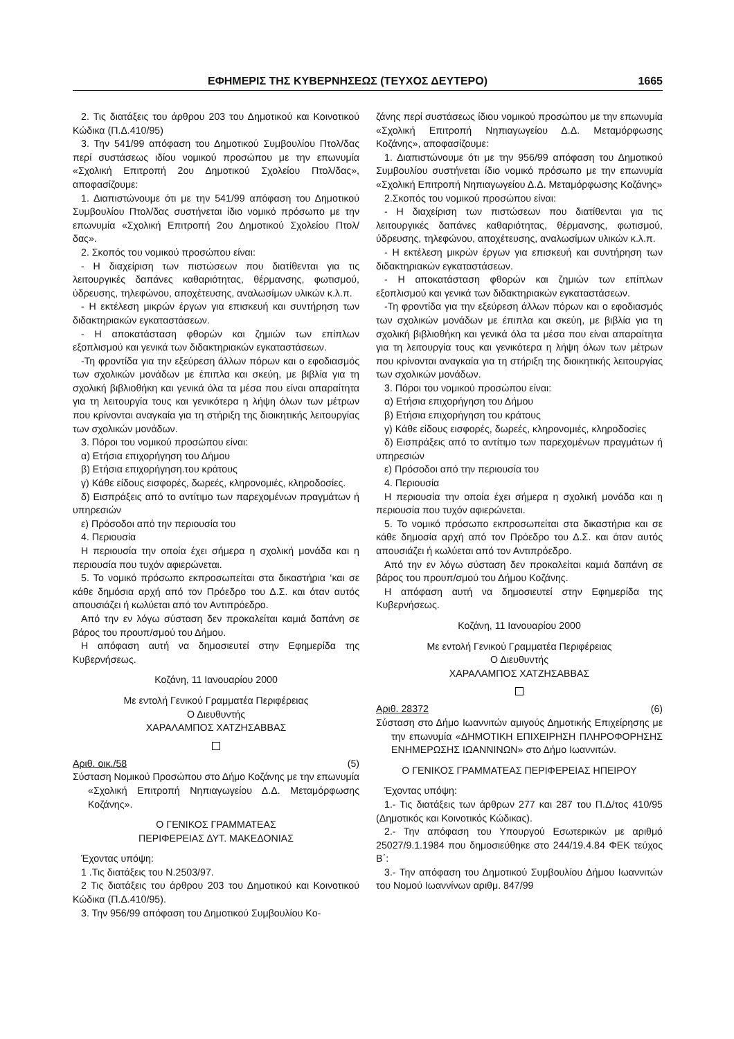ΕΦΗΜΕΡΙΣ ΤΗΣ ΚΥΒΕΡΝΗΣΕΩΣ (ΤΕΥΧΟΣ ΔΕΥΤΕΡΟ) 1665
2. Τις διατάξεις του άρθρου 203 του Δημοτικού και Κοινοτικού Κώδικα (Π.Δ.410/95)
3. Την 541/99 απόφαση του Δημοτικού Συμβουλίου Πτολ/δας περί συστάσεως ιδίου νομικού προσώπου με την επωνυμία «Σχολική Επιτροπή 2ου Δημοτικού Σχολείου Πτολ/δας», αποφασίζουμε:
1. Διαπιστώνουμε ότι με την 541/99 απόφαση του Δημοτικού Συμβουλίου Πτολ/δας συστήνεται ίδιο νομικό πρόσωπο με την επωνυμία «Σχολική Επιτροπή 2ου Δημοτικού Σχολείου Πτολ/δας».
2. Σκοπός του νομικού προσώπου είναι:
- Η διαχείριση των πιστώσεων που διατίθενται για τις λειτουργικές δαπάνες καθαριότητας, θέρμανσης, φωτισμού, ύδρευσης, τηλεφώνου, αποχέτευσης, αναλωσίμων υλικών κ.λ.π.
- Η εκτέλεση μικρών έργων για επισκευή και συντήρηση των διδακτηριακών εγκαταστάσεων.
- Η αποκατάσταση φθορών και ζημιών των επίπλων εξοπλισμού και γενικά των διδακτηριακών εγκαταστάσεων.
-Τη φροντίδα για την εξεύρεση άλλων πόρων και ο εφοδιασμός των σχολικών μονάδων με έπιπλα και σκεύη, με βιβλία για τη σχολική βιβλιοθήκη και γενικά όλα τα μέσα που είναι απαραίτητα για τη λειτουργία τους και γενικότερα η λήψη όλων των μέτρων που κρίνονται αναγκαία για τη στήριξη της διοικητικής λειτουργίας των σχολικών μονάδων.
3. Πόροι του νομικού προσώπου είναι:
α) Ετήσια επιχορήγηση του Δήμου
β) Ετήσια επιχορήγηση.του κράτους
γ) Κάθε είδους εισφορές, δωρεές, κληρονομιές, κληροδοσίες.
δ) Εισπράξεις από το αντίτιμο των παρεχομένων πραγμάτων ή υπηρεσιών
ε) Πρόσοδοι από την περιουσία του
4. Περιουσία
Η περιουσία την οποία έχει σήμερα η σχολική μονάδα και η περιουσία που τυχόν αφιερώνεται.
5. Το νομικό πρόσωπο εκπροσωπείται στα δικαστήρια ‘και σε κάθε δημόσια αρχή από τον Πρόεδρο του Δ.Σ. και όταν αυτός απουσιάζει ή κωλύεται από τον Αντιπρόεδρο.
Από την εν λόγω σύσταση δεν προκαλείται καμιά δαπάνη σε βάρος του προυπ/σμού του Δήμου.
Η απόφαση αυτή να δημοσιευτεί στην Εφημερίδα της Κυβερνήσεως.
Κοζάνη, 11 Ιανουαρίου 2000
Με εντολή Γενικού Γραμματέα Περιφέρειας
Ο Διευθυντής
ΧΑΡΑΛΑΜΠΟΣ ΧΑΤΖΗΣΑΒΒΑΣ
Αριθ. οικ./58 (5)
Σύσταση Νομικού Προσώπου στο Δήμο Κοζάνης με την επωνυμία «Σχολική Επιτροπή Νηπιαγωγείου Δ.Δ. Μεταμόρφωσης Κοζάνης».
Ο ΓΕΝΙΚΟΣ ΓΡΑΜΜΑΤΕΑΣ
ΠΕΡΙΦΕΡΕΙΑΣ ΔΥΤ. ΜΑΚΕΔΟΝΙΑΣ
Έχοντας υπόψη:
1 .Τις διατάξεις του Ν.2503/97.
2 Τις διατάξεις του άρθρου 203 του Δημοτικού και Κοινοτικού Κώδικα (Π.Δ.410/95).
3. Την 956/99 απόφαση του Δημοτικού Συμβουλίου Κο-
ζάνης περί συστάσεως ίδιου νομικού προσώπου με την επωνυμία «Σχολική Επιτροπή Νηπιαγωγείου Δ.Δ. Μεταμόρφωσης Κοζάνης», αποφασίζουμε:
1. Διαπιστώνουμε ότι με την 956/99 απόφαση του Δημοτικού Συμβουλίου συστήνεται ίδιο νομικό πρόσωπο με την επωνυμία «Σχολική Επιτροπή Νηπιαγωγείου Δ.Δ. Μεταμόρφωσης Κοζάνης»
2.Σκοπός του νομικού προσώπου είναι:
- Η διαχείριση των πιστώσεων που διατίθενται για τις λειτουργικές δαπάνες καθαριότητας, θέρμανσης, φωτισμού, ύδρευσης, τηλεφώνου, αποχέτευσης, αναλωσίμων υλικών κ.λ.π.
- Η εκτέλεση μικρών έργων για επισκευή και συντήρηση των διδακτηριακών εγκαταστάσεων.
- Η αποκατάσταση φθορών και ζημιών των επίπλων εξοπλισμού και γενικά των διδακτηριακών εγκαταστάσεων.
-Τη φροντίδα για την εξεύρεση άλλων πόρων και ο εφοδιασμός των σχολικών μονάδων με έπιπλα και σκεύη, με βιβλία για τη σχολική βιβλιοθήκη και γενικά όλα τα μέσα που είναι απαραίτητα για τη λειτουργία τους και γενικότερα η λήψη όλων των μέτρων που κρίνονται αναγκαία για τη στήριξη της διοικητικής λειτουργίας των σχολικών μονάδων.
3. Πόροι του νομικού προσώπου είναι:
α) Ετήσια επιχορήγηση του Δήμου
β) Ετήσια επιχορήγηση του κράτους
γ) Κάθε είδους εισφορές, δωρεές, κληρονομιές, κληροδοσίες
δ) Εισπράξεις από το αντίτιμο των παρεχομένων πραγμάτων ή υπηρεσιών
ε) Πρόσοδοι από την περιουσία του
4. Περιουσία
Η περιουσία την οποία έχει σήμερα η σχολική μονάδα και η περιουσία που τυχόν αφιερώνεται.
5. Το νομικό πρόσωπο εκπροσωπείται στα δικαστήρια και σε κάθε δημοσία αρχή από τον Πρόεδρο του Δ.Σ. και όταν αυτός απουσιάζει ή κωλύεται από τον Αντιπρόεδρο.
Από την εν λόγω σύσταση δεν προκαλείται καμιά δαπάνη σε βάρος του προυπ/σμού του Δήμου Κοζάνης.
Η απόφαση αυτή να δημοσιευτεί στην Εφημερίδα της Κυβερνήσεως.
Κοζάνη, 11 Ιανουαρίου 2000
Με εντολή Γενικού Γραμματέα Περιφέρειας
Ο Διευθυντής
ΧΑΡΑΛΑΜΠΟΣ ΧΑΤΖΗΣΑΒΒΑΣ
Αριθ. 28372 (6)
Σύσταση στο Δήμο Ιωαννιτών αμιγούς Δημοτικής Επιχείρησης με την επωνυμία «ΔΗΜΟΤΙΚΗ ΕΠΙΧΕΙΡΗΣΗ ΠΛΗΡΟΦΟΡΗΣΗΣ ΕΝΗΜΕΡΩΣΗΣ ΙΩΑΝΝΙΝΩΝ» στο Δήμο Ιωαννιτών.
Ο ΓΕΝΙΚΟΣ ΓΡΑΜΜΑΤΕΑΣ ΠΕΡΙΦΕΡΕΙΑΣ ΗΠΕΙΡΟΥ
Έχοντας υπόψη:
1.- Τις διατάξεις των άρθρων 277 και 287 του Π.Δ/τος 410/95 (Δημοτικός και Κοινοτικός Κώδικας).
2.- Την απόφαση του Υπουργού Εσωτερικών με αριθμό 25027/9.1.1984 που δημοσιεύθηκε στο 244/19.4.84 ΦΕΚ τεύχος Β΄:
3.- Την απόφαση του Δημοτικού Συμβουλίου Δήμου Ιωαννιτών του Νομού Ιωαννίνων αριθμ. 847/99